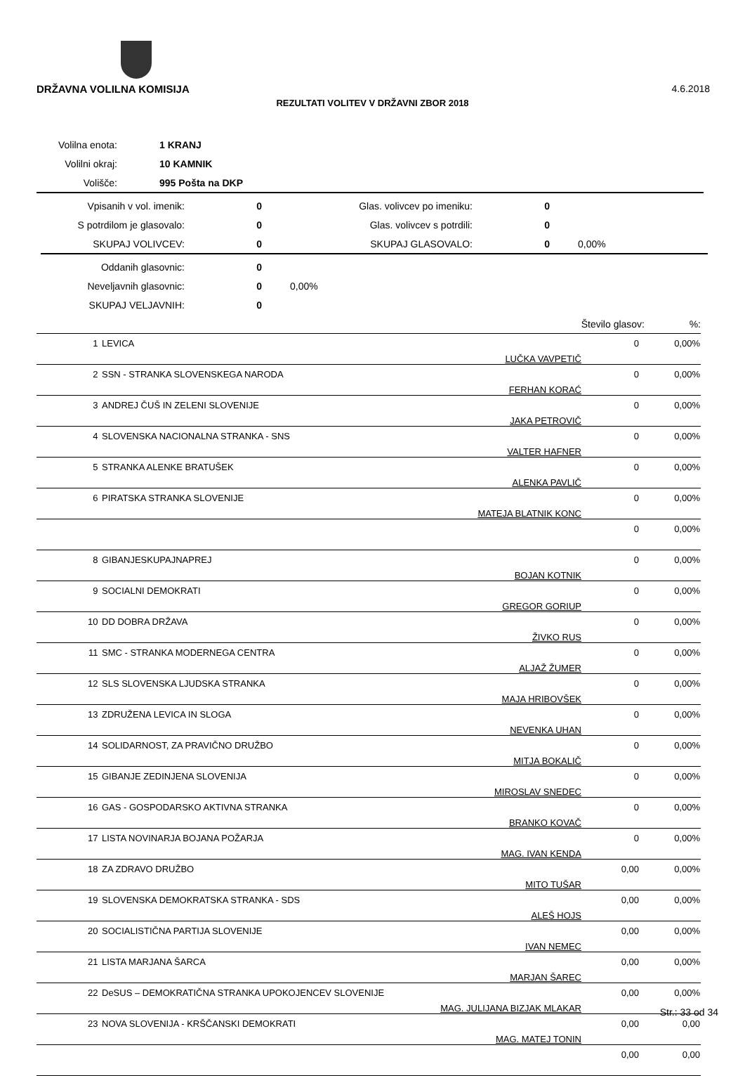DRŽAVNA VOLILNA KOMISIJA 4.6.2018
REZULTATI VOLITEV V DRŽAVNI ZBOR 2018
| Volilna enota: | | 1 KRANJ |
| Volilni okraj: | | 10 KAMNIK |
| Volišče: | | 995 Pošta na DKP |
| Vpisanih v vol. imenik: | 0 | Glas. volivcev po imeniku: | 0 | |
| S potrdilom je glasovalo: | 0 | Glas. volivcev s potrdili: | 0 | |
| SKUPAJ VOLIVCEV: | 0 | SKUPAJ GLASOVALO: | 0 | 0,00% |
| Oddanih glasovnic: | 0 | | | |
| Neveljavnih glasovnic: | 0 | 0,00% | | |
| SKUPAJ VELJAVNIH: | 0 | | | |
| | | | Število glasov: | %: |
| 1 | LEVICA | LUČKA VAVPETIČ | 0 | 0,00% |
| 2 | SSN - STRANKA SLOVENSKEGA NARODA | FERHAN KORAĆ | 0 | 0,00% |
| 3 | ANDREJ ČUŠ IN ZELENI SLOVENIJE | JAKA PETROVIČ | 0 | 0,00% |
| 4 | SLOVENSKA NACIONALNA STRANKA - SNS | VALTER HAFNER | 0 | 0,00% |
| 5 | STRANKA ALENKE BRATUŠEK | ALENKA PAVLIČ | 0 | 0,00% |
| 6 | PIRATSKA STRANKA SLOVENIJE | MATEJA BLATNIK KONC | 0 | 0,00% |
| | | | 0 | 0,00% |
| 8 | GIBANJESKUPAJNAPREJ | BOJAN KOTNIK | 0 | 0,00% |
| 9 | SOCIALNI DEMOKRATI | GREGOR GORIUP | 0 | 0,00% |
| 10 | DD DOBRA DRŽAVA | ŽIVKO RUS | 0 | 0,00% |
| 11 | SMC - STRANKA MODERNEGA CENTRA | ALJAŽ ŽUMER | 0 | 0,00% |
| 12 | SLS SLOVENSKA LJUDSKA STRANKA | MAJA HRIBOVŠEK | 0 | 0,00% |
| 13 | ZDRUŽENA LEVICA IN SLOGA | NEVENKA UHAN | 0 | 0,00% |
| 14 | SOLIDARNOST, ZA PRAVIČNO DRUŽBO | MITJA BOKALIČ | 0 | 0,00% |
| 15 | GIBANJE ZEDINJENA SLOVENIJA | MIROSLAV SNEDEC | 0 | 0,00% |
| 16 | GAS - GOSPODARSKO AKTIVNA STRANKA | BRANKO KOVAČ | 0 | 0,00% |
| 17 | LISTA NOVINARJA BOJANA POŽARJA | MAG. IVAN KENDA | 0 | 0,00% |
| 18 | ZA ZDRAVO DRUŽBO | MITO TUŠAR | 0,00 | 0,00% |
| 19 | SLOVENSKA DEMOKRATSKA STRANKA - SDS | ALEŠ HOJS | 0,00 | 0,00% |
| 20 | SOCIALISTIČNA PARTIJA SLOVENIJE | IVAN NEMEC | 0,00 | 0,00% |
| 21 | LISTA MARJANA ŠARCA | MARJAN ŠAREC | 0,00 | 0,00% |
| 22 | DeSUS – DEMOKRATIČNA STRANKA UPOKOJENCEV SLOVENIJE | MAG. JULIJANA BIZJAK MLAKAR | 0,00 | 0,00% |
| 23 | NOVA SLOVENIJA - KRŠČANSKI DEMOKRATI | MAG. MATEJ TONIN | 0,00 | 0,00 |
| | | | 0,00 | 0,00 |
Str.: 33 od 34